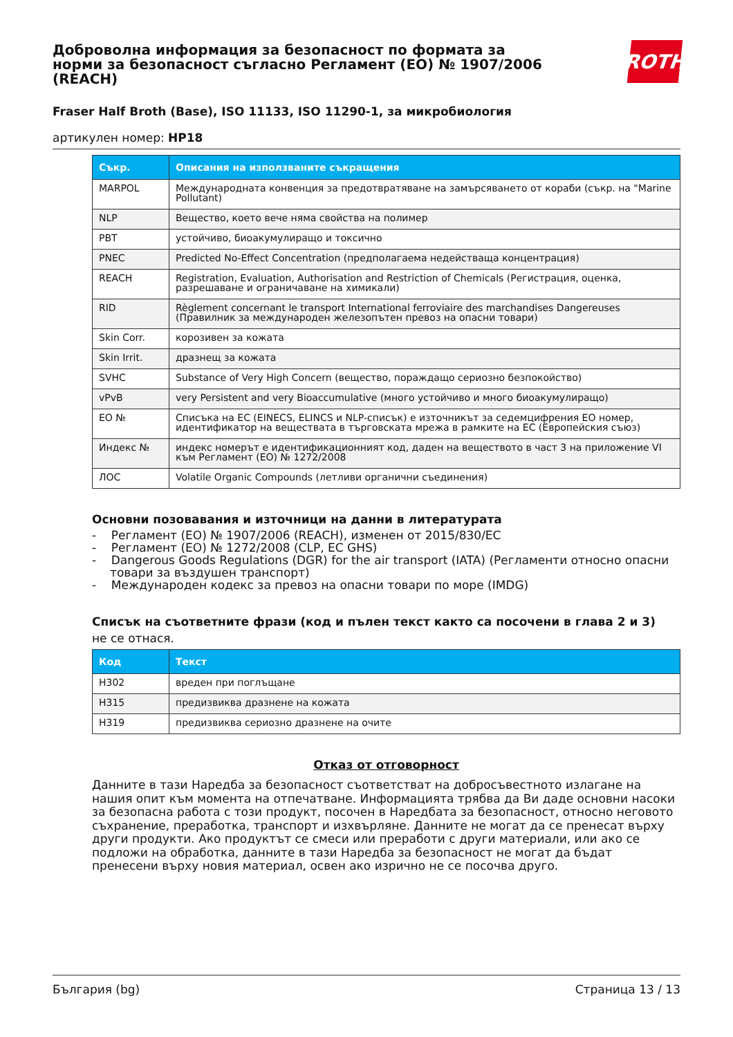Доброволна информация за безопасност по формата за норми за безопасност съгласно Регламент (ЕО) № 1907/2006 (REACH)
ROTH
Fraser Half Broth (Base), ISO 11133, ISO 11290-1, за микробиология
артикулен номер: HP18
| Съкр. | Описания на използваните съкращения |
| --- | --- |
| MARPOL | Международната конвенция за предотвратяване на замърсяването от кораби (съкр. на "Marine Pollutant) |
| NLP | Вещество, което вече няма свойства на полимер |
| PBT | устойчиво, биоакумулиращо и токсично |
| PNEC | Predicted No-Effect Concentration (предполагаема недействаща концентрация) |
| REACH | Registration, Evaluation, Authorisation and Restriction of Chemicals (Регистрация, оценка, разрешаване и ограничаване на химикали) |
| RID | Règlement concernant le transport International ferroviaire des marchandises Dangereuses (Правилник за международен железопътен превоз на опасни товари) |
| Skin Corr. | корозивен за кожата |
| Skin Irrit. | дразнещ за кожата |
| SVHC | Substance of Very High Concern (вещество, пораждащо сериозно безпокойство) |
| vPvB | very Persistent and very Bioaccumulative (много устойчиво и много биоакумулиращо) |
| ЕО № | Списъка на ЕС (EINECS, ELINCS и NLP-списък) е източникът за седемцифрения ЕО номер, идентификатор на веществата в търговската мрежа в рамките на ЕС (Европейския съюз) |
| Индекс № | индекс номерът е идентификационният код, даден на веществото в част 3 на приложение VI към Регламент (ЕО) № 1272/2008 |
| ЛОС | Volatile Organic Compounds (летливи органични съединения) |
Основни позовавания и източници на данни в литературата
- Регламент (ЕО) № 1907/2006 (REACH), изменен от 2015/830/ЕС
- Регламент (ЕО) № 1272/2008 (CLP, EC GHS)
- Dangerous Goods Regulations (DGR) for the air transport (IATA) (Регламенти относно опасни товари за въздушен транспорт)
- Международен кодекс за превоз на опасни товари по море (IMDG)
Списък на съответните фрази (код и пълен текст както са посочени в глава 2 и 3)
не се отнася.
| Код | Текст |
| --- | --- |
| H302 | вреден при поглъщане |
| H315 | предизвиква дразнене на кожата |
| H319 | предизвиква сериозно дразнене на очите |
Отказ от отговорност
Данните в тази Наредба за безопасност съответстват на добросъвестното излагане на нашия опит към момента на отпечатване. Информацията трябва да Ви даде основни насоки за безопасна работа с този продукт, посочен в Наредбата за безопасност, относно неговото съхранение, преработка, транспорт и изхвърляне. Данните не могат да се пренесат върху други продукти. Ако продуктът се смеси или преработи с други материали, или ако се подложи на обработка, данните в тази Наредба за безопасност не могат да бъдат пренесени върху новия материал, освен ако изрично не се посочва друго.
България (bg) Страница 13 / 13